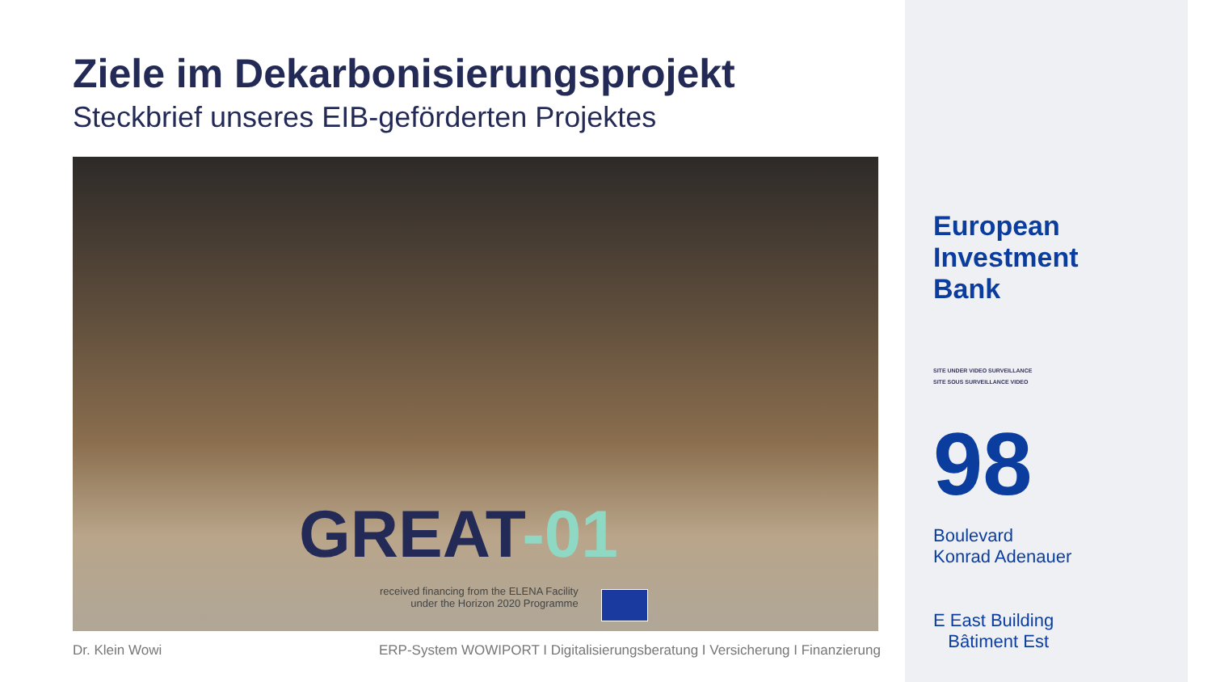Ziele im Dekarbonisierungsprojekt
Steckbrief unseres EIB-geförderten Projektes
GREAT-01
received financing from the ELENA Facility
under the Horizon 2020 Programme
Dr. Klein Wowi ERP-System WOWIPORT I Digitalisierungsberatung I Versicherung I Finanzierung
European
Investment
Bank
SITE UNDER VIDEO SURVEILLANCE
SITE SOUS SURVEILLANCE VIDEO
98
Boulevard
Konrad Adenauer
E East Building
Bâtiment Est